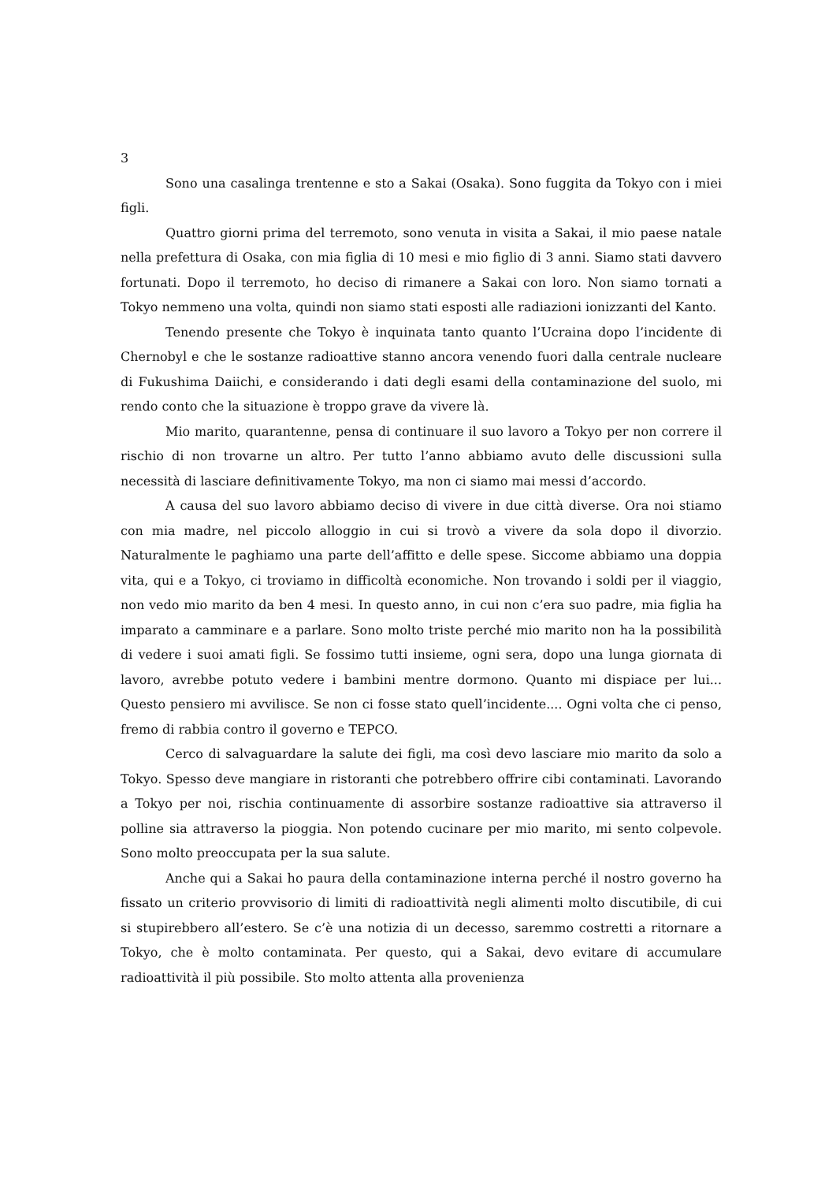3
Sono una casalinga trentenne e sto a Sakai (Osaka). Sono fuggita da Tokyo con i miei figli.
Quattro giorni prima del terremoto, sono venuta in visita a Sakai, il mio paese natale nella prefettura di Osaka, con mia figlia di 10 mesi e mio figlio di 3 anni. Siamo stati davvero fortunati. Dopo il terremoto, ho deciso di rimanere a Sakai con loro. Non siamo tornati a Tokyo nemmeno una volta, quindi non siamo stati esposti alle radiazioni ionizzanti del Kanto.
Tenendo presente che Tokyo è inquinata tanto quanto l’Ucraina dopo l’incidente di Chernobyl e che le sostanze radioattive stanno ancora venendo fuori dalla centrale nucleare di Fukushima Daiichi, e considerando i dati degli esami della contaminazione del suolo, mi rendo conto che la situazione è troppo grave da vivere là.
Mio marito, quarantenne, pensa di continuare il suo lavoro a Tokyo per non correre il rischio di non trovarne un altro. Per tutto l’anno abbiamo avuto delle discussioni sulla necessità di lasciare definitivamente Tokyo, ma non ci siamo mai messi d’accordo.
A causa del suo lavoro abbiamo deciso di vivere in due città diverse. Ora noi stiamo con mia madre, nel piccolo alloggio in cui si trovò a vivere da sola dopo il divorzio. Naturalmente le paghiamo una parte dell’affitto e delle spese. Siccome abbiamo una doppia vita, qui e a Tokyo, ci troviamo in difficoltà economiche. Non trovando i soldi per il viaggio, non vedo mio marito da ben 4 mesi. In questo anno, in cui non c’era suo padre, mia figlia ha imparato a camminare e a parlare. Sono molto triste perché mio marito non ha la possibilità di vedere i suoi amati figli. Se fossimo tutti insieme, ogni sera, dopo una lunga giornata di lavoro, avrebbe potuto vedere i bambini mentre dormono. Quanto mi dispiace per lui... Questo pensiero mi avvilisce. Se non ci fosse stato quell’incidente.... Ogni volta che ci penso, fremo di rabbia contro il governo e TEPCO.
Cerco di salvaguardare la salute dei figli, ma così devo lasciare mio marito da solo a Tokyo. Spesso deve mangiare in ristoranti che potrebbero offrire cibi contaminati. Lavorando a Tokyo per noi, rischia continuamente di assorbire sostanze radioattive sia attraverso il polline sia attraverso la pioggia. Non potendo cucinare per mio marito, mi sento colpevole. Sono molto preoccupata per la sua salute.
Anche qui a Sakai ho paura della contaminazione interna perché il nostro governo ha fissato un criterio provvisorio di limiti di radioattività negli alimenti molto discutibile, di cui si stupirebbero all’estero. Se c’è una notizia di un decesso, saremmo costretti a ritornare a Tokyo, che è molto contaminata. Per questo, qui a Sakai, devo evitare di accumulare radioattività il più possibile. Sto molto attenta alla provenienza